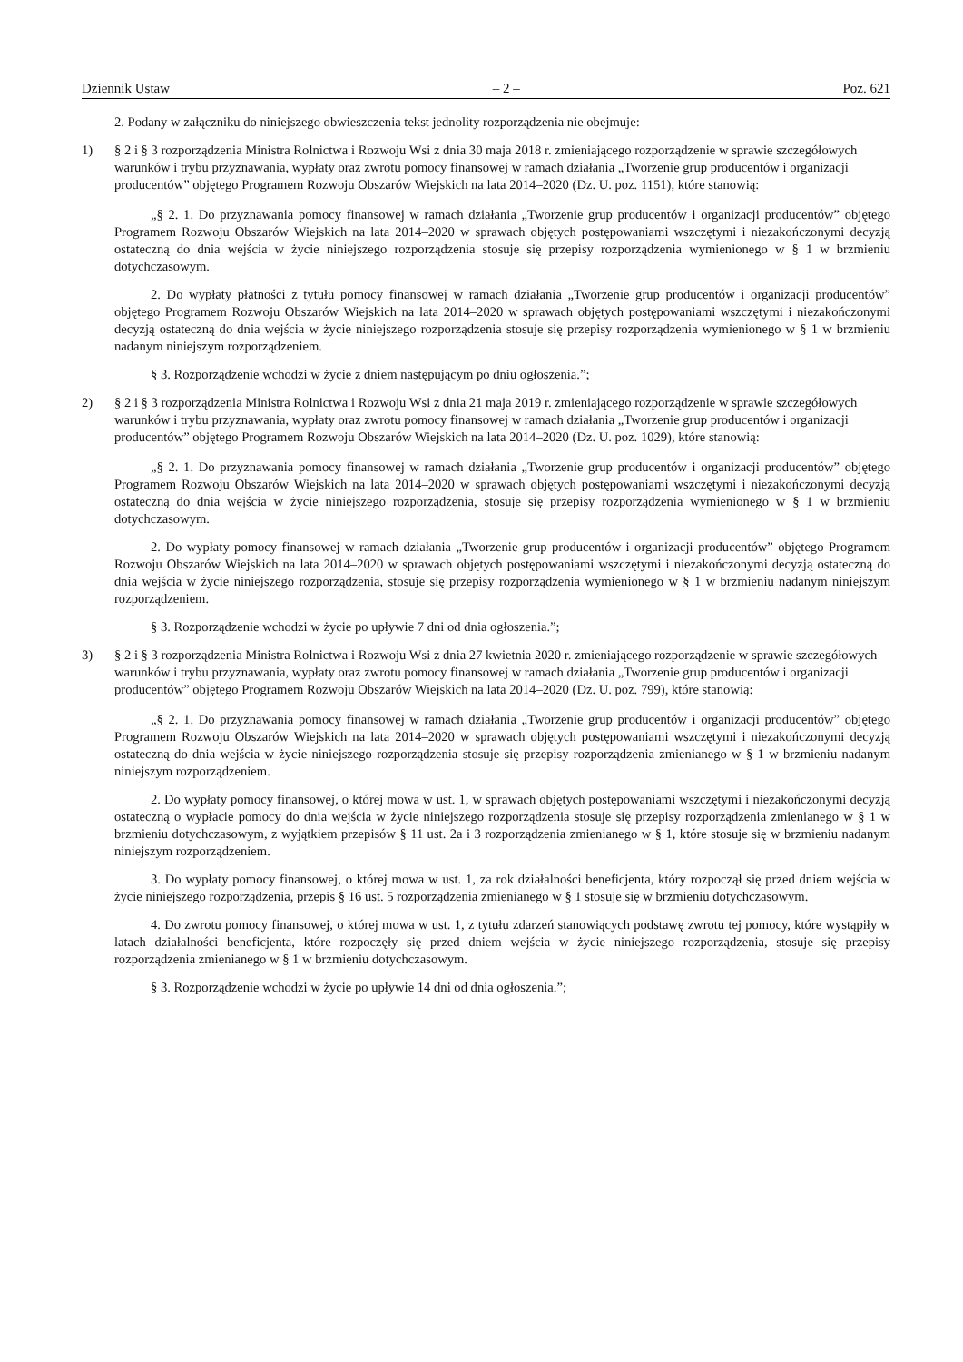Dziennik Ustaw – 2 – Poz. 621
2. Podany w załączniku do niniejszego obwieszczenia tekst jednolity rozporządzenia nie obejmuje:
1) § 2 i § 3 rozporządzenia Ministra Rolnictwa i Rozwoju Wsi z dnia 30 maja 2018 r. zmieniającego rozporządzenie w sprawie szczegółowych warunków i trybu przyznawania, wypłaty oraz zwrotu pomocy finansowej w ramach działania „Tworzenie grup producentów i organizacji producentów” objętego Programem Rozwoju Obszarów Wiejskich na lata 2014–2020 (Dz. U. poz. 1151), które stanowią:
„§ 2. 1. Do przyznawania pomocy finansowej w ramach działania „Tworzenie grup producentów i organizacji producentów” objętego Programem Rozwoju Obszarów Wiejskich na lata 2014–2020 w sprawach objętych postępowaniami wszczętymi i niezakończonymi decyzją ostateczną do dnia wejścia w życie niniejszego rozporządzenia stosuje się przepisy rozporządzenia wymienionego w § 1 w brzmieniu dotychczasowym.
2. Do wypłaty płatności z tytułu pomocy finansowej w ramach działania „Tworzenie grup producentów i organizacji producentów” objętego Programem Rozwoju Obszarów Wiejskich na lata 2014–2020 w sprawach objętych postępowaniami wszczętymi i niezakończonymi decyzją ostateczną do dnia wejścia w życie niniejszego rozporządzenia stosuje się przepisy rozporządzenia wymienionego w § 1 w brzmieniu nadanym niniejszym rozporządzeniem.
§ 3. Rozporządzenie wchodzi w życie z dniem następującym po dniu ogłoszenia.”;
2) § 2 i § 3 rozporządzenia Ministra Rolnictwa i Rozwoju Wsi z dnia 21 maja 2019 r. zmieniającego rozporządzenie w sprawie szczegółowych warunków i trybu przyznawania, wypłaty oraz zwrotu pomocy finansowej w ramach działania „Tworzenie grup producentów i organizacji producentów” objętego Programem Rozwoju Obszarów Wiejskich na lata 2014–2020 (Dz. U. poz. 1029), które stanowią:
„§ 2. 1. Do przyznawania pomocy finansowej w ramach działania „Tworzenie grup producentów i organizacji producentów” objętego Programem Rozwoju Obszarów Wiejskich na lata 2014–2020 w sprawach objętych postępowaniami wszczętymi i niezakończonymi decyzją ostateczną do dnia wejścia w życie niniejszego rozporządzenia, stosuje się przepisy rozporządzenia wymienionego w § 1 w brzmieniu dotychczasowym.
2. Do wypłaty pomocy finansowej w ramach działania „Tworzenie grup producentów i organizacji producentów” objętego Programem Rozwoju Obszarów Wiejskich na lata 2014–2020 w sprawach objętych postępowaniami wszczętymi i niezakończonymi decyzją ostateczną do dnia wejścia w życie niniejszego rozporządzenia, stosuje się przepisy rozporządzenia wymienionego w § 1 w brzmieniu nadanym niniejszym rozporządzeniem.
§ 3. Rozporządzenie wchodzi w życie po upływie 7 dni od dnia ogłoszenia.”;
3) § 2 i § 3 rozporządzenia Ministra Rolnictwa i Rozwoju Wsi z dnia 27 kwietnia 2020 r. zmieniającego rozporządzenie w sprawie szczegółowych warunków i trybu przyznawania, wypłaty oraz zwrotu pomocy finansowej w ramach działania „Tworzenie grup producentów i organizacji producentów” objętego Programem Rozwoju Obszarów Wiejskich na lata 2014–2020 (Dz. U. poz. 799), które stanowią:
„§ 2. 1. Do przyznawania pomocy finansowej w ramach działania „Tworzenie grup producentów i organizacji producentów” objętego Programem Rozwoju Obszarów Wiejskich na lata 2014–2020 w sprawach objętych postępowaniami wszczętymi i niezakończonymi decyzją ostateczną do dnia wejścia w życie niniejszego rozporządzenia stosuje się przepisy rozporządzenia zmienianego w § 1 w brzmieniu nadanym niniejszym rozporządzeniem.
2. Do wypłaty pomocy finansowej, o której mowa w ust. 1, w sprawach objętych postępowaniami wszczętymi i niezakończonymi decyzją ostateczną o wypłacie pomocy do dnia wejścia w życie niniejszego rozporządzenia stosuje się przepisy rozporządzenia zmienianego w § 1 w brzmieniu dotychczasowym, z wyjątkiem przepisów § 11 ust. 2a i 3 rozporządzenia zmienianego w § 1, które stosuje się w brzmieniu nadanym niniejszym rozporządzeniem.
3. Do wypłaty pomocy finansowej, o której mowa w ust. 1, za rok działalności beneficjenta, który rozpoczął się przed dniem wejścia w życie niniejszego rozporządzenia, przepis § 16 ust. 5 rozporządzenia zmienianego w § 1 stosuje się w brzmieniu dotychczasowym.
4. Do zwrotu pomocy finansowej, o której mowa w ust. 1, z tytułu zdarzeń stanowiących podstawę zwrotu tej pomocy, które wystąpiły w latach działalności beneficjenta, które rozpoczęły się przed dniem wejścia w życie niniejszego rozporządzenia, stosuje się przepisy rozporządzenia zmienianego w § 1 w brzmieniu dotychczasowym.
§ 3. Rozporządzenie wchodzi w życie po upływie 14 dni od dnia ogłoszenia.”;